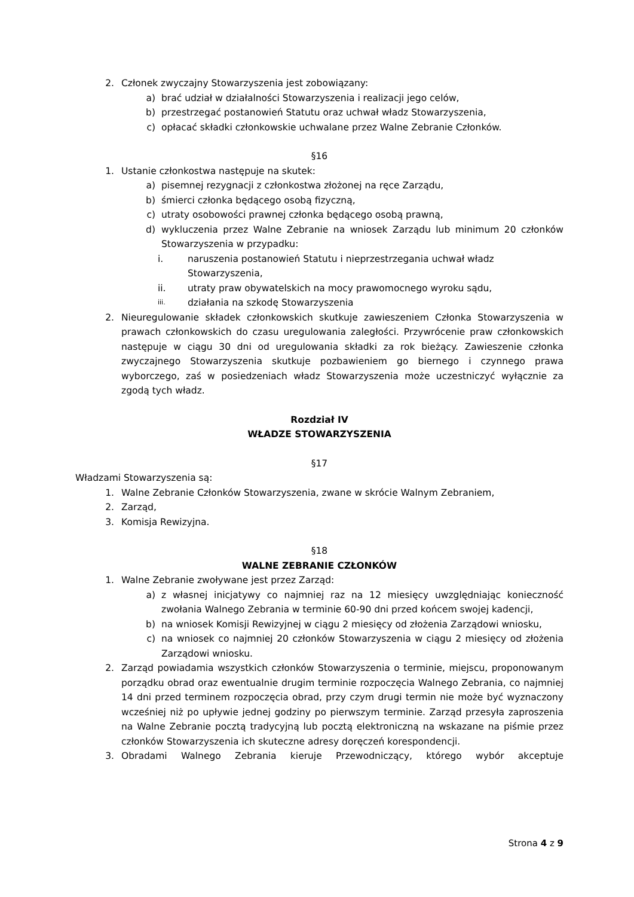2. Członek zwyczajny Stowarzyszenia jest zobowiązany:
a) brać udział w działalności Stowarzyszenia i realizacji jego celów,
b) przestrzegać postanowień Statutu oraz uchwał władz Stowarzyszenia,
c) opłacać składki członkowskie uchwalane przez Walne Zebranie Członków.
§16
1. Ustanie członkostwa następuje na skutek:
a) pisemnej rezygnacji z członkostwa złożonej na ręce Zarządu,
b) śmierci członka będącego osobą fizyczną,
c) utraty osobowości prawnej członka będącego osobą prawną,
d) wykluczenia przez Walne Zebranie na wniosek Zarządu lub minimum 20 członków Stowarzyszenia w przypadku:
i. naruszenia postanowień Statutu i nieprzestrzegania uchwał władz Stowarzyszenia,
ii. utraty praw obywatelskich na mocy prawomocnego wyroku sądu,
iii. działania na szkodę Stowarzyszenia
2. Nieuregulowanie składek członkowskich skutkuje zawieszeniem Członka Stowarzyszenia w prawach członkowskich do czasu uregulowania zaległości. Przywrócenie praw członkowskich następuje w ciągu 30 dni od uregulowania składki za rok bieżący. Zawieszenie członka zwyczajnego Stowarzyszenia skutkuje pozbawieniem go biernego i czynnego prawa wyborczego, zaś w posiedzeniach władz Stowarzyszenia może uczestniczyć wyłącznie za zgodą tych władz.
Rozdział IV
WŁADZE STOWARZYSZENIA
§17
Władzami Stowarzyszenia są:
1. Walne Zebranie Członków Stowarzyszenia, zwane w skrócie Walnym Zebraniem,
2. Zarząd,
3. Komisja Rewizyjna.
§18
WALNE ZEBRANIE CZŁONKÓW
1. Walne Zebranie zwoływane jest przez Zarząd:
a) z własnej inicjatywy co najmniej raz na 12 miesięcy uwzględniając konieczność zwołania Walnego Zebrania w terminie 60-90 dni przed końcem swojej kadencji,
b) na wniosek Komisji Rewizyjnej w ciągu 2 miesięcy od złożenia Zarządowi wniosku,
c) na wniosek co najmniej 20 członków Stowarzyszenia w ciągu 2 miesięcy od złożenia Zarządowi wniosku.
2. Zarząd powiadamia wszystkich członków Stowarzyszenia o terminie, miejscu, proponowanym porządku obrad oraz ewentualnie drugim terminie rozpoczęcia Walnego Zebrania, co najmniej 14 dni przed terminem rozpoczęcia obrad, przy czym drugi termin nie może być wyznaczony wcześniej niż po upływie jednej godziny po pierwszym terminie. Zarząd przesyła zaproszenia na Walne Zebranie pocztą tradycyjną lub pocztą elektroniczną na wskazane na piśmie przez członków Stowarzyszenia ich skuteczne adresy doręczeń korespondencji.
3. Obradami Walnego Zebrania kieruje Przewodniczący, którego wybór akceptuje
Strona 4 z 9